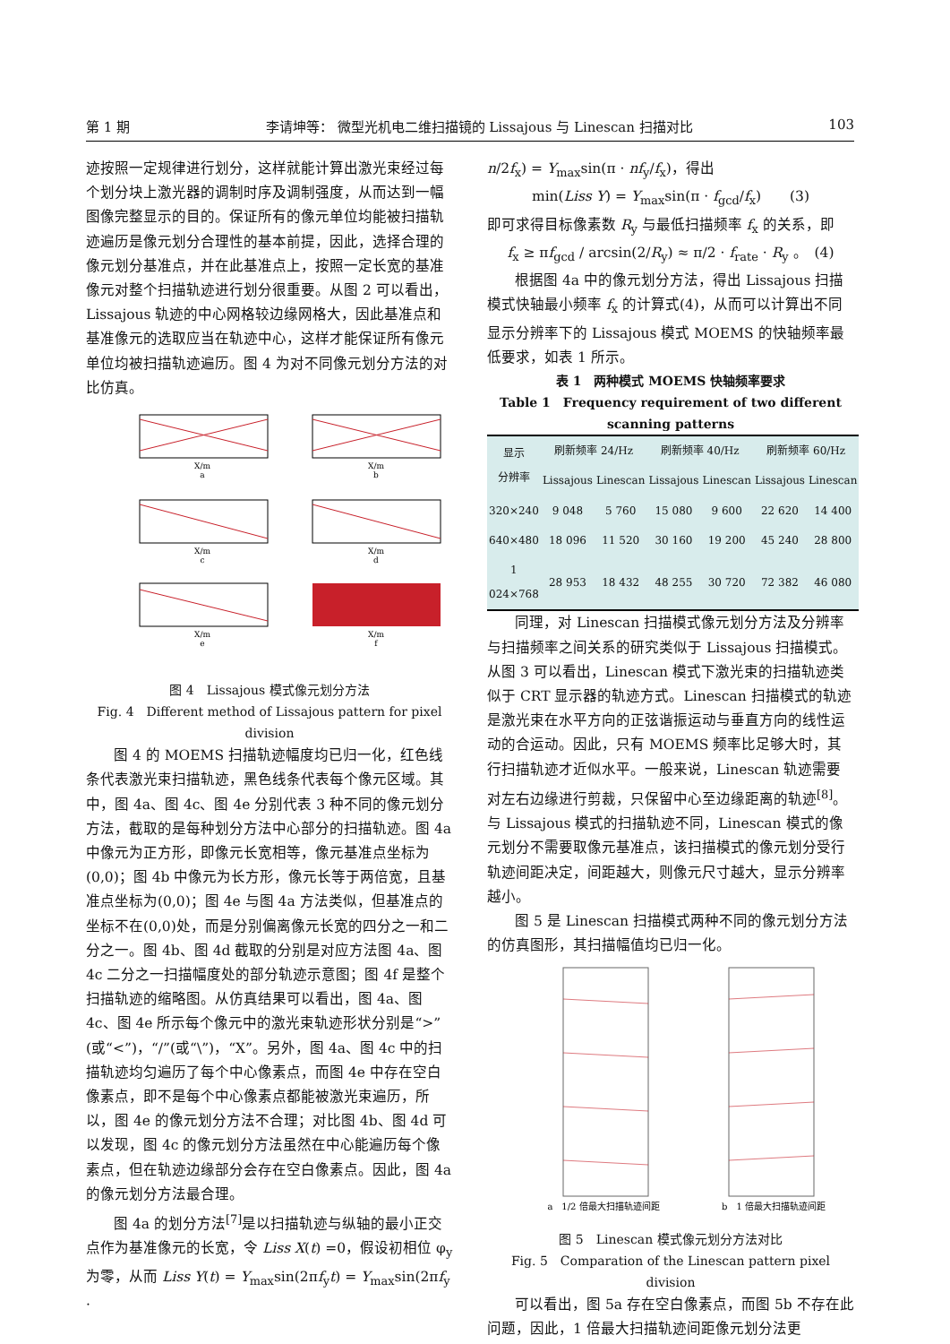第 1 期 李请坤等： 微型光机电二维扫描镜的 Lissajous 与 Linescan 扫描对比 103
迹按照一定规律进行划分，这样就能计算出激光束经过每个划分块上激光器的调制时序及调制强度，从而达到一幅图像完整显示的目的。保证所有的像元单位均能被扫描轨迹遍历是像元划分合理性的基本前提，因此，选择合理的像元划分基准点，并在此基准点上，按照一定长宽的基准像元对整个扫描轨迹进行划分很重要。从图 2 可以看出，Lissajous 轨迹的中心网格较边缘网格大，因此基准点和基准像元的选取应当在轨迹中心，这样才能保证所有像元单位均被扫描轨迹遍历。图 4 为对不同像元划分方法的对比仿真。
X/m
a
X/m
b
X/m
c
X/m
d
X/m
e
X/m
f
图 4　Lissajous 模式像元划分方法
Fig. 4　Different method of Lissajous pattern for pixel division
图 4 的 MOEMS 扫描轨迹幅度均已归一化，红色线条代表激光束扫描轨迹，黑色线条代表每个像元区域。其中，图 4a、图 4c、图 4e 分别代表 3 种不同的像元划分方法，截取的是每种划分方法中心部分的扫描轨迹。图 4a 中像元为正方形，即像元长宽相等，像元基准点坐标为(0,0)；图 4b 中像元为长方形，像元长等于两倍宽，且基准点坐标为(0,0)；图 4e 与图 4a 方法类似，但基准点的坐标不在(0,0)处，而是分别偏离像元长宽的四分之一和二分之一。图 4b、图 4d 截取的分别是对应方法图 4a、图 4c 二分之一扫描幅度处的部分轨迹示意图；图 4f 是整个扫描轨迹的缩略图。从仿真结果可以看出，图 4a、图 4c、图 4e 所示每个像元中的激光束轨迹形状分别是“>”(或“<”)，“/”(或“\”)，“X”。另外，图 4a、图 4c 中的扫描轨迹均匀遍历了每个中心像素点，而图 4e 中存在空白像素点，即不是每个中心像素点都能被激光束遍历，所以，图 4e 的像元划分方法不合理；对比图 4b、图 4d 可以发现，图 4c 的像元划分方法虽然在中心能遍历每个像素点，但在轨迹边缘部分会存在空白像素点。因此，图 4a 的像元划分方法最合理。
图 4a 的划分方法<sup>[7]</sup>是以扫描轨迹与纵轴的最小正交点作为基准像元的长宽，令 Liss X(t) =0，假设初相位 φ<sub>y</sub> 为零，从而 Liss Y(t) = Y<sub>max</sub>sin(2πf<sub>y</sub>t) = Y<sub>max</sub>sin(2πf<sub>y</sub> ·
n/2f<sub>x</sub>) = Y<sub>max</sub>sin(π · nf<sub>y</sub>/f<sub>x</sub>)，得出
min(Liss Y) = Y<sub>max</sub>sin(π · f<sub>gcd</sub>/f<sub>x</sub>)　　(3)
即可求得目标像素数 R<sub>y</sub> 与最低扫描频率 f<sub>x</sub> 的关系，即
f<sub>x</sub> ≥ πf<sub>gcd</sub> / arcsin(2/R<sub>y</sub>) ≈ π/2 · f<sub>rate</sub> · R<sub>y</sub> 。　(4)
根据图 4a 中的像元划分方法，得出 Lissajous 扫描模式快轴最小频率 f<sub>x</sub> 的计算式(4)，从而可以计算出不同显示分辨率下的 Lissajous 模式 MOEMS 的快轴频率最低要求，如表 1 所示。
表 1　两种模式 MOEMS 快轴频率要求
Table 1　Frequency requirement of two different scanning patterns
| 显示 分辨率 | 刷新频率 24/Hz | | 刷新频率 40/Hz | | 刷新频率 60/Hz | |
| --- | --- | --- | --- | --- | --- | --- |
| | Lissajous | Linescan | Lissajous | Linescan | Lissajous | Linescan |
| 320×240 | 9 048 | 5 760 | 15 080 | 9 600 | 22 620 | 14 400 |
| 640×480 | 18 096 | 11 520 | 30 160 | 19 200 | 45 240 | 28 800 |
| 1 024×768 | 28 953 | 18 432 | 48 255 | 30 720 | 72 382 | 46 080 |
同理，对 Linescan 扫描模式像元划分方法及分辨率与扫描频率之间关系的研究类似于 Lissajous 扫描模式。从图 3 可以看出，Linescan 模式下激光束的扫描轨迹类似于 CRT 显示器的轨迹方式。Linescan 扫描模式的轨迹是激光束在水平方向的正弦谐振运动与垂直方向的线性运动的合运动。因此，只有 MOEMS 频率比足够大时，其行扫描轨迹才近似水平。一般来说，Linescan 轨迹需要对左右边缘进行剪裁，只保留中心至边缘距离的轨迹<sup>[8]</sup>。与 Lissajous 模式的扫描轨迹不同，Linescan 模式的像元划分不需要取像元基准点，该扫描模式的像元划分受行轨迹间距决定，间距越大，则像元尺寸越大，显示分辨率越小。
图 5 是 Linescan 扫描模式两种不同的像元划分方法的仿真图形，其扫描幅值均已归一化。
a　1/2 倍最大扫描轨迹间距
b　1 倍最大扫描轨迹间距
图 5　Linescan 模式像元划分方法对比
Fig. 5　Comparation of the Linescan pattern pixel division
可以看出，图 5a 存在空白像素点，而图 5b 不存在此问题，因此，1 倍最大扫描轨迹间距像元划分法更